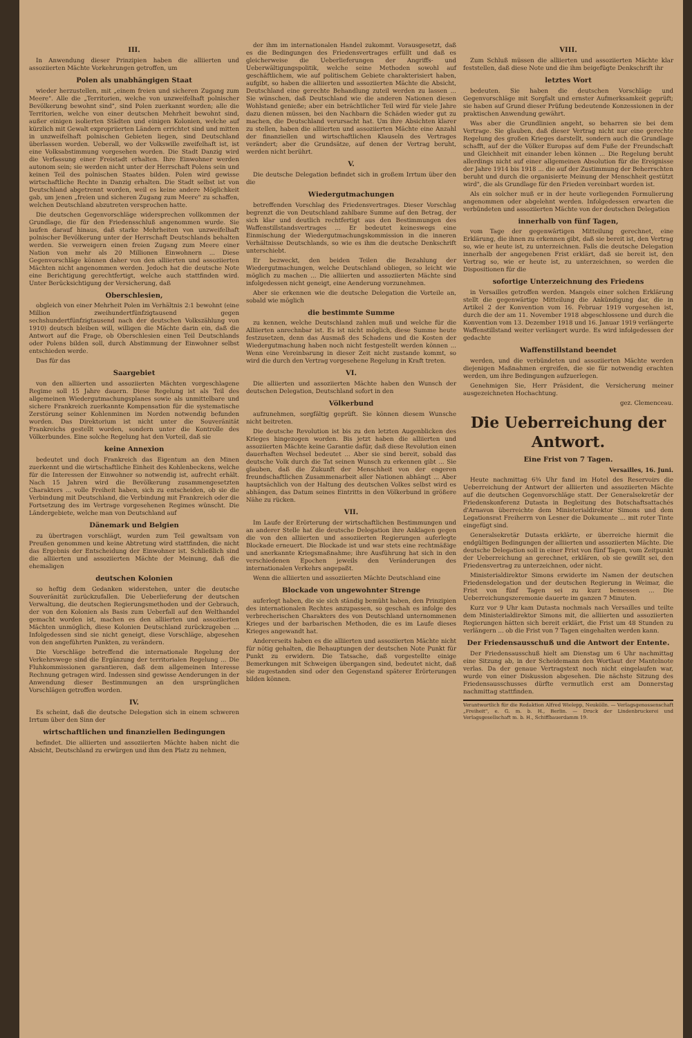III.
In Anwendung dieser Prinzipien haben die alliierten und assoziierten Mächte Vorkehrungen getroffen, um
Polen als unabhängigen Staat
wieder herzustellen, mit „einem freien und sicheren Zugang zum Meere". Alle die „Territorien, welche von unzweifelhaft polnischer Bevölkerung bewohnt sind", sind Polen zuerkannt worden; alle die Territorien, welche von einer deutschen Mehrheit bewohnt sind, außer einigen isolierten Städten und einigen Kolonien, welche auf kürzlich mit Gewalt expropriierten Ländern errichtet sind und mitten in unzweifelhaft polnischen Gebieten liegen, sind Deutschland überlassen worden. Ueberall, wo der Volkswille zweifelhaft ist, ist eine Volksabstimmung vorgesehen worden. Die Stadt Danzig wird die Verfassung einer Freistadt erhalten. Ihre Einwohner werden autonom sein; sie werden nicht unter der Herrschaft Polens sein und keinen Teil des polnischen Staates bilden. Polen wird gewisse wirtschaftliche Rechte in Danzig erhalten. Die Stadt selbst ist von Deutschland abgetrennt worden, weil es keine andere Möglichkeit gab, um jenen „freien und sicheren Zugang zum Meere" zu schaffen, welchen Deutschland abzutreten versprochen hatte.
Die deutschen Gegenvorschläge widersprechen vollkommen der Grundlage, die für den Friedensschluß angenommen wurde. Sie laufen darauf hinaus, daß starke Mehrheiten von unzweifelhaft polnischer Bevölkerung unter der Herrschaft Deutschlands behalten werden. Sie verweigern einen freien Zugang zum Meere einer Nation von mehr als 20 Millionen Einwohnern ... Diese Gegenvorschläge können daher von den alliierten und assoziierten Mächten nicht angenommen werden. Jedoch hat die deutsche Note eine Berichtigung gerechtfertigt, welche auch stattfinden wird. Unter Berücksichtigung der Versicherung, daß
Oberschlesien,
obgleich von einer Mehrheit Polen im Verhältnis 2:1 bewohnt (eine Million zweihundertfünfzigtausend gegen sechshundertfünfzigtausend nach der deutschen Volkszählung von 1910) deutsch bleiben will, willigen die Mächte darin ein, daß die Antwort auf die Frage, ob Oberschlesien einen Teil Deutschlands oder Polens bilden soll, durch Abstimmung der Einwohner selbst entschieden werde.
Das für das
Saargebiet
von den alliierten und assoziierten Mächten vorgeschlagene Regime soll 15 Jahre dauern. Diese Regelung ist als Teil des allgemeinen Wiedergutmachungsplanes sowie als unmittelbare und sichere Frankreich zuerkannte Kompensation für die systematische Zerstörung seiner Kohlenminen im Norden notwendig befunden worden. Das Direktorium ist nicht unter die Souveränität Frankreichs gestellt worden, sondern unter die Kontrolle des Völkerbundes. Eine solche Regelung hat den Vorteil, daß sie
keine Annexion
bedeutet und doch Frankreich das Eigentum an den Minen zuerkennt und die wirtschaftliche Einheit des Kohlenbeckens, welche für die Interessen der Einwohner so notwendig ist, aufrecht erhält. Nach 15 Jahren wird die Bevölkerung zusammengesetzten Charakters ... volle Freiheit haben, sich zu entscheiden, ob sie die Verbindung mit Deutschland, die Verbindung mit Frankreich oder die Fortsetzung des im Vertrage vorgesehenen Regimes wünscht. Die Ländergebiete, welche man von Deutschland auf
Dänemark und Belgien
zu übertragen vorschlägt, wurden zum Teil gewaltsam von Preußen genommen und keine Abtretung wird stattfinden, die nicht das Ergebnis der Entscheidung der Einwohner ist. Schließlich sind die alliierten und assoziierten Mächte der Meinung, daß die ehemaligen
deutschen Kolonien
so heftig dem Gedanken widerstehen, unter die deutsche Souveränität zurückzufallen. Die Ueberlieferung der deutschen Verwaltung, die deutschen Regierungsmethoden und der Gebrauch, der von den Kolonien als Basis zum Ueberfall auf den Welthandel gemacht worden ist, machen es den alliierten und assoziierten Mächten unmöglich, diese Kolonien Deutschland zurückzugeben ... Infolgedessen sind sie nicht geneigt, diese Vorschläge, abgesehen von den angeführten Punkten, zu verändern.
Die Vorschläge betreffend die internationale Regelung der Verkehrswege sind die Ergänzung der territorialen Regelung ... Die Fluhkommissionen garantieren, daß dem allgemeinen Interesse Rechnung getragen wird. Indessen sind gewisse Aenderungen in der Anwendung dieser Bestimmungen an den ursprünglichen Vorschlägen getroffen worden.
IV.
Es scheint, daß die deutsche Delegation sich in einem schweren Irrtum über den Sinn der
wirtschaftlichen und finanziellen Bedingungen
befindet. Die alliierten und assoziierten Mächte haben nicht die Absicht, Deutschland zu erwürgen und ihm den Platz zu nehmen,
der ihm im internationalen Handel zukommt. Vorausgesetzt, daß es die Bedingungen des Friedensvertrages erfüllt und daß es gleicherweise die Ueberlieferungen der Angriffs- und Ueberwältigungspolitik, welche seine Methoden sowohl auf geschäftlichem, wie auf politischem Gebiete charakterisiert haben, aufgibt, so haben die alliierten und assoziierten Mächte die Absicht, Deutschland eine gerechte Behandlung zuteil werden zu lassen ... Sie wünschen, daß Deutschland wie die anderen Nationen diesen Wohlstand genieße; aber ein beträchtlicher Teil wird für viele Jahre dazu dienen müssen, bei den Nachbarn die Schäden wieder gut zu machen, die Deutschland verursacht hat. Um ihre Absichten klarer zu stellen, haben die alliierten und assoziierten Mächte eine Anzahl der finanziellen und wirtschaftlichen Klauseln des Vertrages verändert; aber die Grundsätze, auf denen der Vertrag beruht, werden nicht berührt.
V.
Die deutsche Delegation befindet sich in großem Irrtum über den die
Wiedergutmachungen
betreffenden Vorschlag des Friedensvertrages. Dieser Vorschlag begrenzt die von Deutschland zahlbare Summe auf den Betrag, der sich klar und deutlich rechtfertigt aus den Bestimmungen des Waffenstillstandsvertrages ... Er bedeutet keineswegs eine Einmischung der Wiedergutmachungskommission in die inneren Verhältnisse Deutschlands, so wie es ihm die deutsche Denkschrift unterschiebt.
Er bezweckt, den beiden Teilen die Bezahlung der Wiedergutmachungen, welche Deutschland obliegen, so leicht wie möglich zu machen ... Die alliierten und assoziierten Mächte sind infolgedessen nicht geneigt, eine Aenderung vorzunehmen.
Aber sie erkennen wie die deutsche Delegation die Vorteile an, sobald wie möglich
die bestimmte Summe
zu kennen, welche Deutschland zahlen muß und welche für die Alliierten anrechnbar ist. Es ist nicht möglich, diese Summe heute festzusetzen, denn das Ausmaß des Schadens und die Kosten der Wiedergutmachung haben noch nicht festgestellt werden können ... Wenn eine Vereinbarung in dieser Zeit nicht zustande kommt, so wird die durch den Vertrag vorgesehene Regelung in Kraft treten.
VI.
Die alliierten und assoziierten Mächte haben den Wunsch der deutschen Delegation, Deutschland sofort in den
Völkerbund
aufzunehmen, sorgfältig geprüft. Sie können diesem Wunsche nicht beitreten.
Die deutsche Revolution ist bis zu den letzten Augenblicken des Krieges hingezogen worden. Bis jetzt haben die alliierten und assoziierten Mächte keine Garantie dafür, daß diese Revolution einen dauerhaften Wechsel bedeutet ... Aber sie sind bereit, sobald das deutsche Volk durch die Tat seinen Wunsch zu erkennen gibt ... Sie glauben, daß die Zukunft der Menschheit von der engeren freundschaftlichen Zusammenarbeit aller Nationen abhängt ... Aber hauptsächlich von der Haltung des deutschen Volkes selbst wird es abhängen, das Datum seines Eintritts in den Völkerbund in größere Nähe zu rücken.
VII.
Im Laufe der Erörterung der wirtschaftlichen Bestimmungen und an anderer Stelle hat die deutsche Delegation ihre Anklagen gegen die von den alliierten und assoziierten Regierungen auferlegte Blockade erneuert. Die Blockade ist und war stets eine rechtmäßige und anerkannte Kriegsmaßnahme; ihre Ausführung hat sich in den verschiedenen Epochen jeweils den Veränderungen des internationalen Verkehrs angepaßt.
Wenn die alliierten und assoziierten Mächte Deutschland eine
Blockade von ungewohnter Strenge
auferlegt haben, die sie sich ständig bemüht haben, den Prinzipien des internationalen Rechtes anzupassen, so geschah es infolge des verbrecherischen Charakters des von Deutschland unternommenen Krieges und der barbarischen Methoden, die es im Laufe dieses Krieges angewandt hat.
Andererseits haben es die alliierten und assoziierten Mächte nicht für nötig gehalten, die Behauptungen der deutschen Note Punkt für Punkt zu erwidern. Die Tatsache, daß vorgestellte einige Bemerkungen mit Schweigen übergangen sind, bedeutet nicht, daß sie zugestanden sind oder den Gegenstand späterer Erörterungen bilden können.
VIII.
Zum Schluß müssen die alliierten und assoziierten Mächte klar feststellen, daß diese Note und die ihm beigefügte Denkschrift ihr
letztes Wort
bedeuten. Sie haben die deutschen Vorschläge und Gegenvorschläge mit Sorgfalt und ernster Aufmerksamkeit geprüft; sie haben auf Grund dieser Prüfung bedeutende Konzessionen in der praktischen Anwendung gewährt.
Was aber die Grundlinien angeht, so beharren sie bei dem Vertrage. Sie glauben, daß dieser Vertrag nicht nur eine gerechte Regelung des großen Krieges darstellt, sondern auch die Grundlage schafft, auf der die Völker Europas auf dem Fuße der Freundschaft und Gleichheit mit einander leben können ... Die Regelung beruht allerdings nicht auf einer allgemeinen Absolution für die Ereignisse der Jahre 1914 bis 1918 ... die auf der Zustimmung der Beherrschten beruht und durch die organisierte Meinung der Menschheit gestützt wird", die als Grundlage für den Frieden vereinbart worden ist.
Als ein solcher muß er in der heute vorliegenden Formulierung angenommen oder abgelehnt werden. Infolgedessen erwarten die verbündeten und assoziierten Mächte von der deutschen Delegation
innerhalb von fünf Tagen,
vom Tage der gegenwärtigen Mitteilung gerechnet, eine Erklärung, die ihnen zu erkennen gibt, daß sie bereit ist, den Vertrag so, wie er heute ist, zu unterzeichnen. Falls die deutsche Delegation innerhalb der angegebenen Frist erklärt, daß sie bereit ist, den Vertrag so, wie er heute ist, zu unterzeichnen, so werden die Dispositionen für die
sofortige Unterzeichnung des Friedens
in Versailles getroffen werden. Mangels einer solchen Erklärung stellt die gegenwärtige Mitteilung die Ankündigung dar, die in Artikel 2 der Konvention vom 16. Februar 1919 vorgesehen ist, durch die der am 11. November 1918 abgeschlossene und durch die Konvention vom 13. Dezember 1918 und 16. Januar 1919 verlängerte Waffenstillstand weiter verlängert wurde. Es wird infolgedessen der gedachte
Waffenstillstand beendet
werden, und die verbündeten und assoziierten Mächte werden diejenigen Maßnahmen ergreifen, die sie für notwendig erachten werden, um ihre Bedingungen aufzuerlegen.
Genehmigen Sie, Herr Präsident, die Versicherung meiner ausgezeichneten Hochachtung.
gez. Clemenceau.
Die Ueberreichung der Antwort.
Eine Frist von 7 Tagen.
Versailles, 16. Juni.
Heute nachmittag 6¾ Uhr fand im Hotel des Reservoirs die Ueberreichung der Antwort der alliierten und assoziierten Mächte auf die deutschen Gegenvorschläge statt. Der Generalsekretär der Friedenskonferenz Dutasta in Begleitung des Botschaftsattachés d'Arnavon überreichte dem Ministerialdirektor Simons und dem Legationsrat Freiherrn von Lesner die Dokumente ... mit roter Tinte eingefügt sind.
Generalsekretär Dutasta erklärte, er überreiche hiermit die endgültigen Bedingungen der alliierten und assoziierten Mächte. Die deutsche Delegation soll in einer Frist von fünf Tagen, vom Zeitpunkt der Ueberreichung an gerechnet, erklären, ob sie gewillt sei, den Friedensvertrag zu unterzeichnen, oder nicht.
Ministerialdirektor Simons erwiderte im Namen der deutschen Friedensdelegation und der deutschen Regierung in Weimar, die Frist von fünf Tagen sei zu kurz bemessen ... Die Ueberreichungszeremonie dauerte im ganzen 7 Minuten.
Kurz vor 9 Uhr kam Dutasta nochmals nach Versailles und teilte dem Ministerialdirektor Simons mit, die alliierten und assoziierten Regierungen hätten sich bereit erklärt, die Frist um 48 Stunden zu verlängern ... ob die Frist von 7 Tagen eingehalten werden kann.
Der Friedensausschuß und die Antwort der Entente.
Der Friedensausschuß hielt am Dienstag um 6 Uhr nachmittag eine Sitzung ab, in der Scheidemann den Wortlaut der Mantelnote verlas. Da der genaue Vertragstext noch nicht eingelaufen war, wurde von einer Diskussion abgesehen. Die nächste Sitzung des Friedensausschusses dürfte vermutlich erst am Donnerstag nachmittag stattfinden.
Verantwortlich für die Redaktion Alfred Wielepp, Neukölln. — Verlagsgenossenschaft „Freiheit", e. G. m. b. H., Berlin. — Druck der Lindenbruckerei und Verlagsgesellschaft m. b. H., Schiffbauerdamm 19.